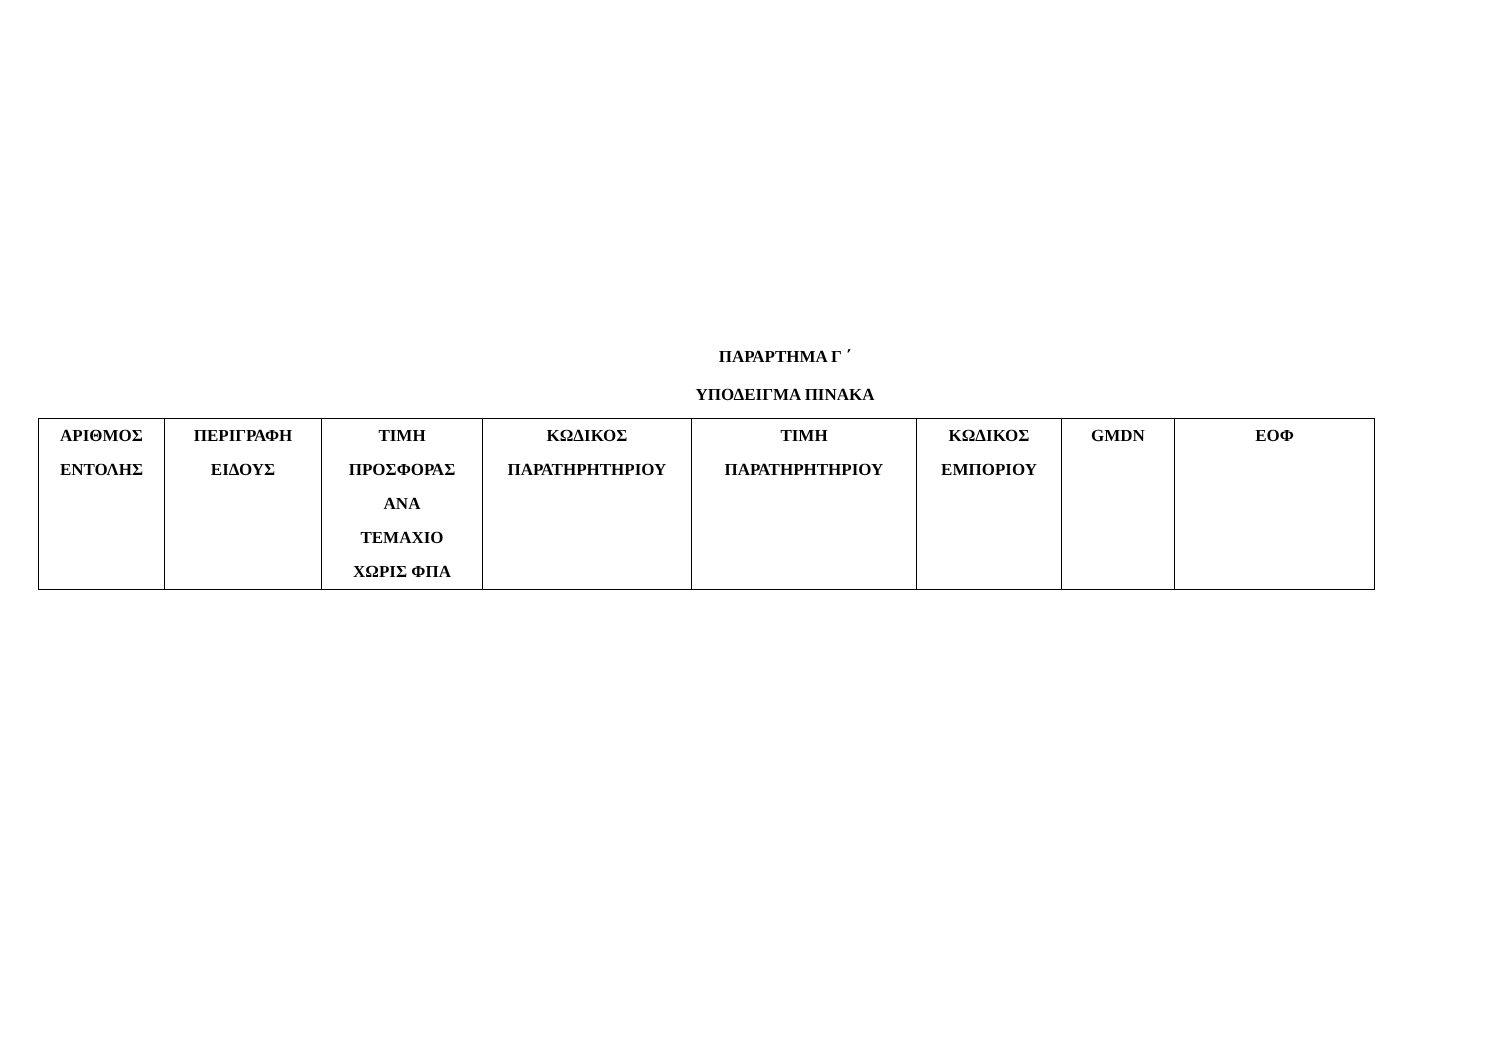ΠΑΡΑΡΤΗΜΑ Γ ΄
ΥΠΟΔΕΙΓΜΑ ΠΙΝΑΚΑ
| ΑΡΙΘΜΟΣ ΕΝΤΟΛΗΣ | ΠΕΡΙΓΡΑΦΗ ΕΙΔΟΥΣ | ΤΙΜΗ ΠΡΟΣΦΟΡΑΣ ΑΝΑ ΤΕΜΑΧΙΟ ΧΩΡΙΣ ΦΠΑ | ΚΩΔΙΚΟΣ ΠΑΡΑΤΗΡΗΤΗΡΙΟΥ | ΤΙΜΗ ΠΑΡΑΤΗΡΗΤΗΡΙΟΥ | ΚΩΔΙΚΟΣ ΕΜΠΟΡΙΟΥ | GMDN | ΕΟΦ |